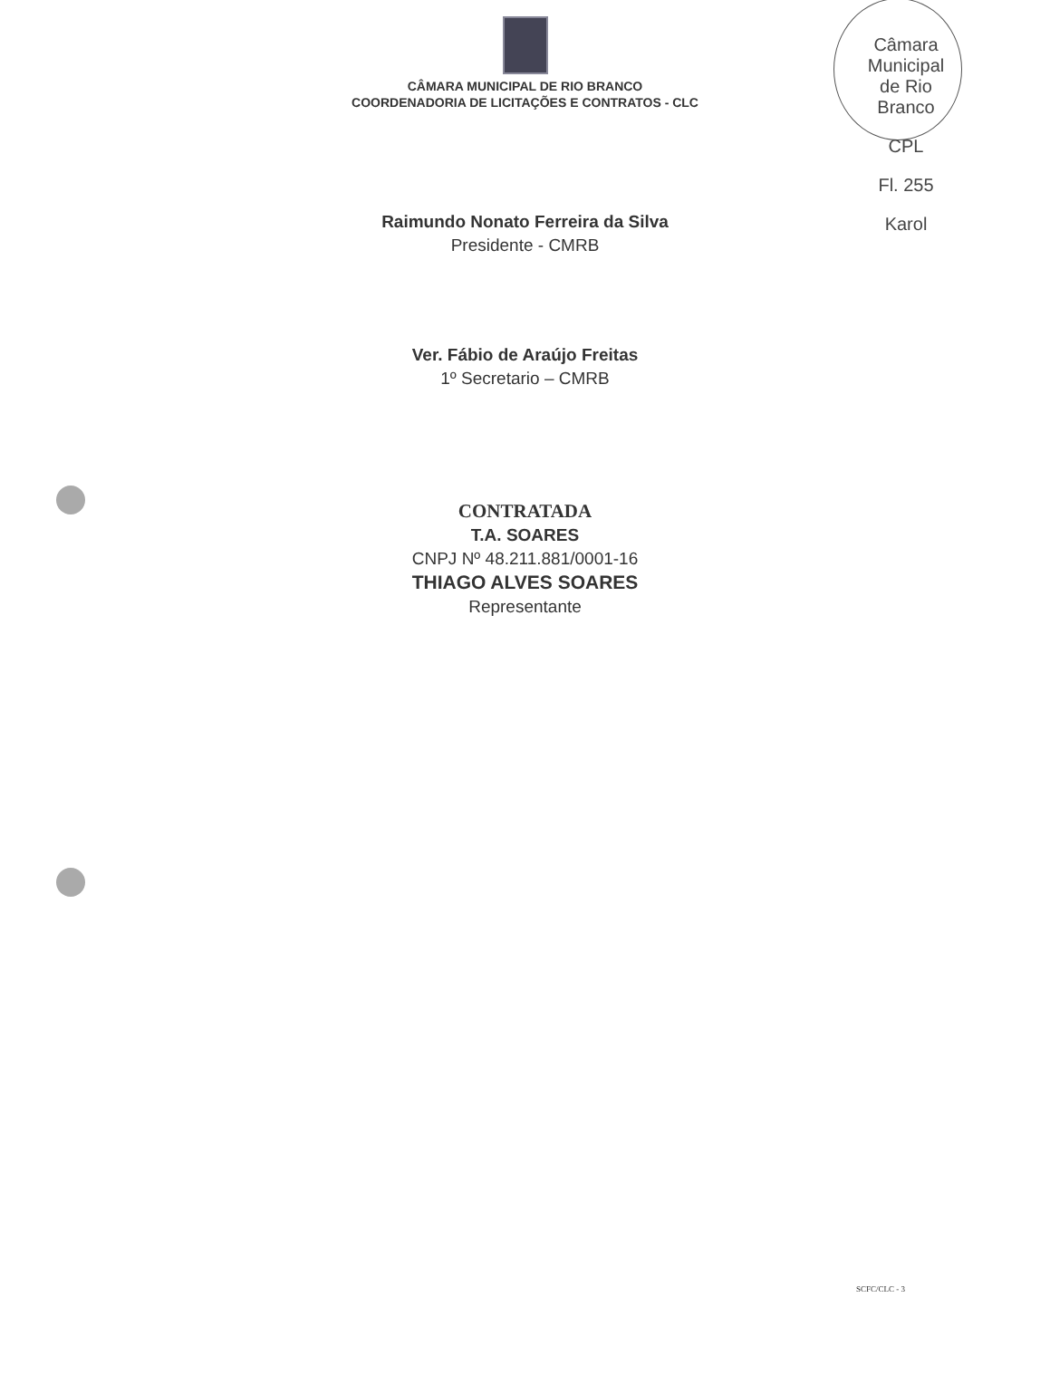Câmara Municipal de Rio Branco
CPL
Fl. 255
Karol
CÂMARA MUNICIPAL DE RIO BRANCO
COORDENADORIA DE LICITAÇÕES E CONTRATOS - CLC
Raimundo Nonato Ferreira da Silva
Presidente - CMRB
Ver. Fábio de Araújo Freitas
1º Secretario – CMRB
CONTRATADA
T.A. SOARES
CNPJ Nº 48.211.881/0001-16
THIAGO ALVES SOARES
Representante
SCFC/CLC - 3